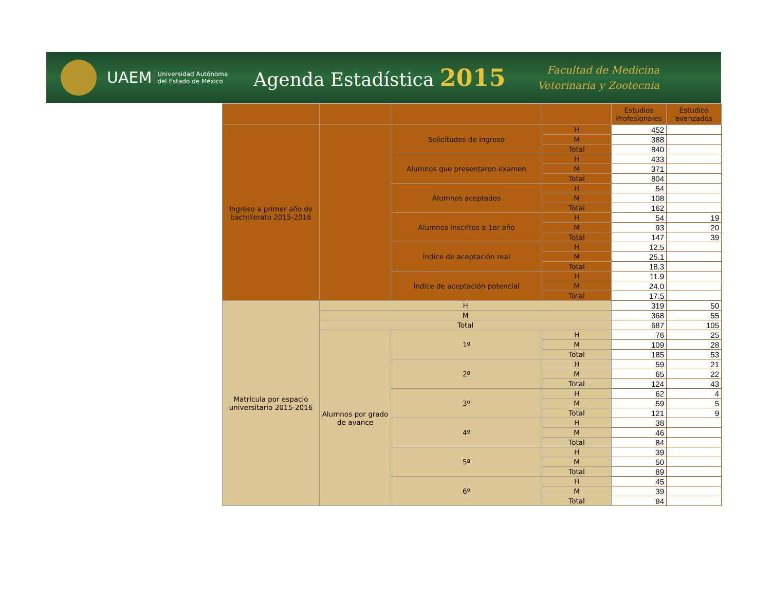UAEM Universidad Autónoma
del Estado de México Agenda Estadística 2015
Facultad de Medicina
Veterinaria y Zootecnia
| | | | | Estudios Profesionales | Estudios avanzados |
| --- | --- | --- | --- | --- | --- |
| Ingreso a primer año de bachillerato 2015-2016 | | Solicitudes de ingreso | H | 452 | |
| | | | M | 388 | |
| | | | Total | 840 | |
| | | Alumnos que presentaron examen | H | 433 | |
| | | | M | 371 | |
| | | | Total | 804 | |
| | | Alumnos aceptados | H | 54 | |
| | | | M | 108 | |
| | | | Total | 162 | |
| | | Alumnos inscritos a 1er año | H | 54 | 19 |
| | | | M | 93 | 20 |
| | | | Total | 147 | 39 |
| | | Índice de aceptación real | H | 12.5 | |
| | | | M | 25.1 | |
| | | | Total | 18.3 | |
| | | Índice de aceptación potencial | H | 11.9 | |
| | | | M | 24.0 | |
| | | | Total | 17.5 | |
| Matrícula por espacio universitario 2015-2016 | H | | | 319 | 50 |
| | M | | | 368 | 55 |
| | Total | | | 687 | 105 |
| | Alumnos por grado de avance | 1º | H | 76 | 25 |
| | | | M | 109 | 28 |
| | | | Total | 185 | 53 |
| | | 2º | H | 59 | 21 |
| | | | M | 65 | 22 |
| | | | Total | 124 | 43 |
| | | 3º | H | 62 | 4 |
| | | | M | 59 | 5 |
| | | | Total | 121 | 9 |
| | | 4º | H | 38 | |
| | | | M | 46 | |
| | | | Total | 84 | |
| | | 5º | H | 39 | |
| | | | M | 50 | |
| | | | Total | 89 | |
| | | 6º | H | 45 | |
| | | | M | 39 | |
| | | | Total | 84 | |